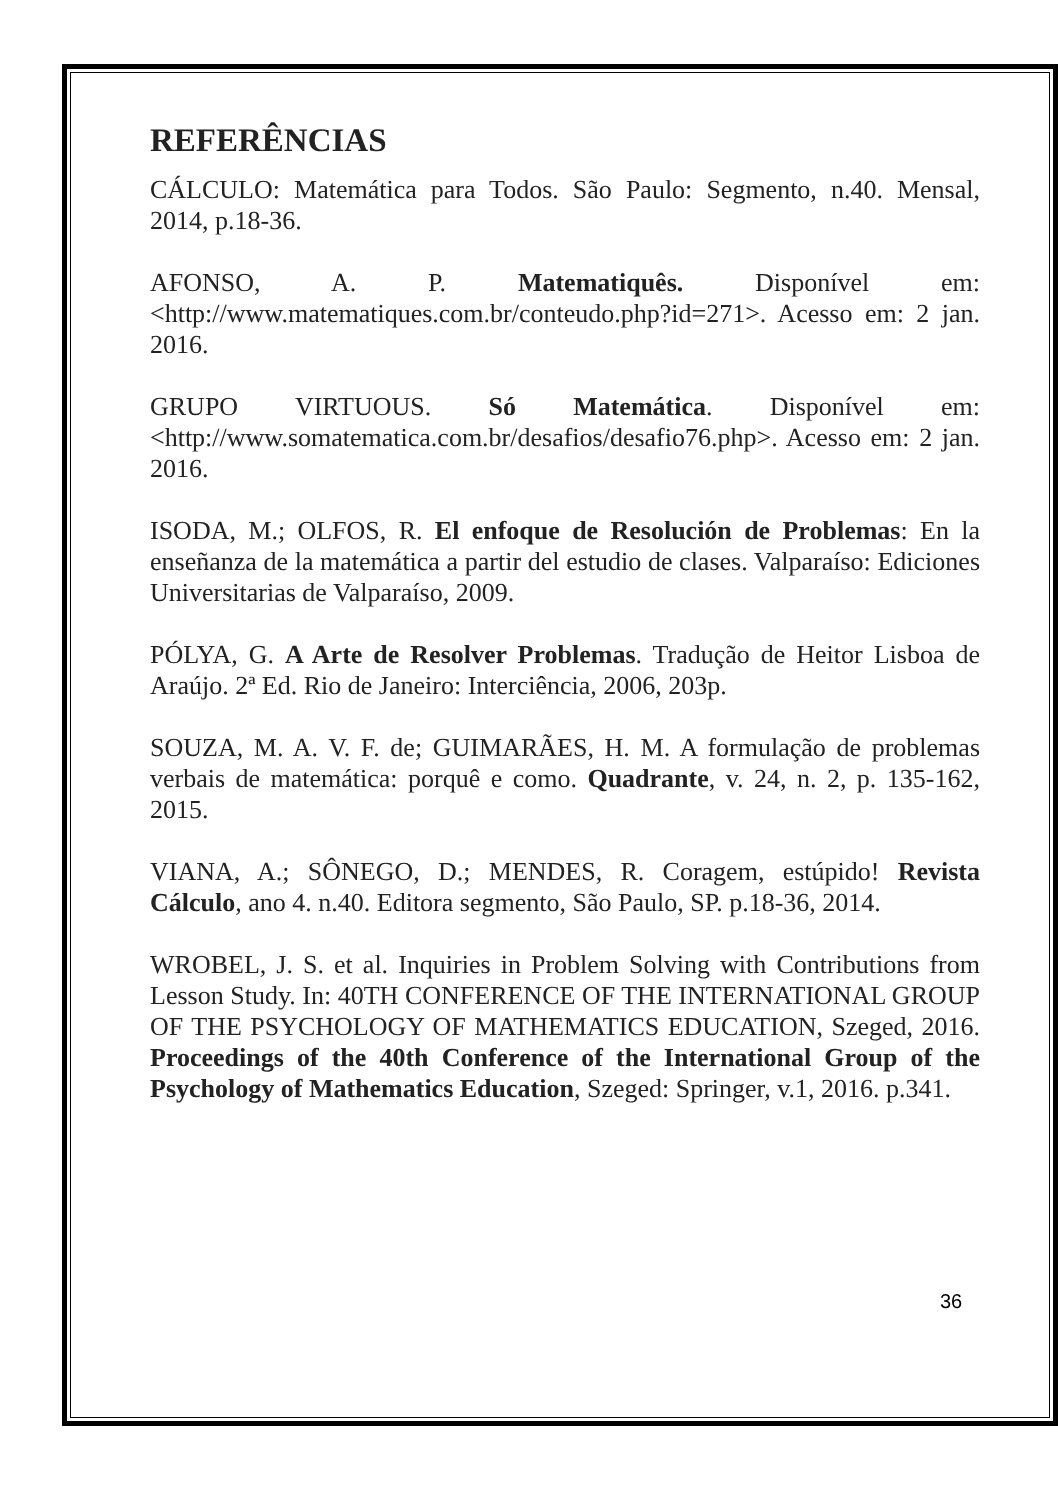REFERÊNCIAS
CÁLCULO: Matemática para Todos. São Paulo: Segmento, n.40. Mensal, 2014, p.18-36.
AFONSO, A. P. Matematiquês. Disponível em: <http://www.matematiques.com.br/conteudo.php?id=271>. Acesso em: 2 jan. 2016.
GRUPO VIRTUOUS. Só Matemática. Disponível em: <http://www.somatematica.com.br/desafios/desafio76.php>. Acesso em: 2 jan. 2016.
ISODA, M.; OLFOS, R. El enfoque de Resolución de Problemas: En la enseñanza de la matemática a partir del estudio de clases. Valparaíso: Ediciones Universitarias de Valparaíso, 2009.
PÓLYA, G. A Arte de Resolver Problemas. Tradução de Heitor Lisboa de Araújo. 2ª Ed. Rio de Janeiro: Interciência, 2006, 203p.
SOUZA, M. A. V. F. de; GUIMARÃES, H. M. A formulação de problemas verbais de matemática: porquê e como. Quadrante, v. 24, n. 2, p. 135-162, 2015.
VIANA, A.; SÔNEGO, D.; MENDES, R. Coragem, estúpido! Revista Cálculo, ano 4. n.40. Editora segmento, São Paulo, SP. p.18-36, 2014.
WROBEL, J. S. et al. Inquiries in Problem Solving with Contributions from Lesson Study. In: 40TH CONFERENCE OF THE INTERNATIONAL GROUP OF THE PSYCHOLOGY OF MATHEMATICS EDUCATION, Szeged, 2016. Proceedings of the 40th Conference of the International Group of the Psychology of Mathematics Education, Szeged: Springer, v.1, 2016. p.341.
36